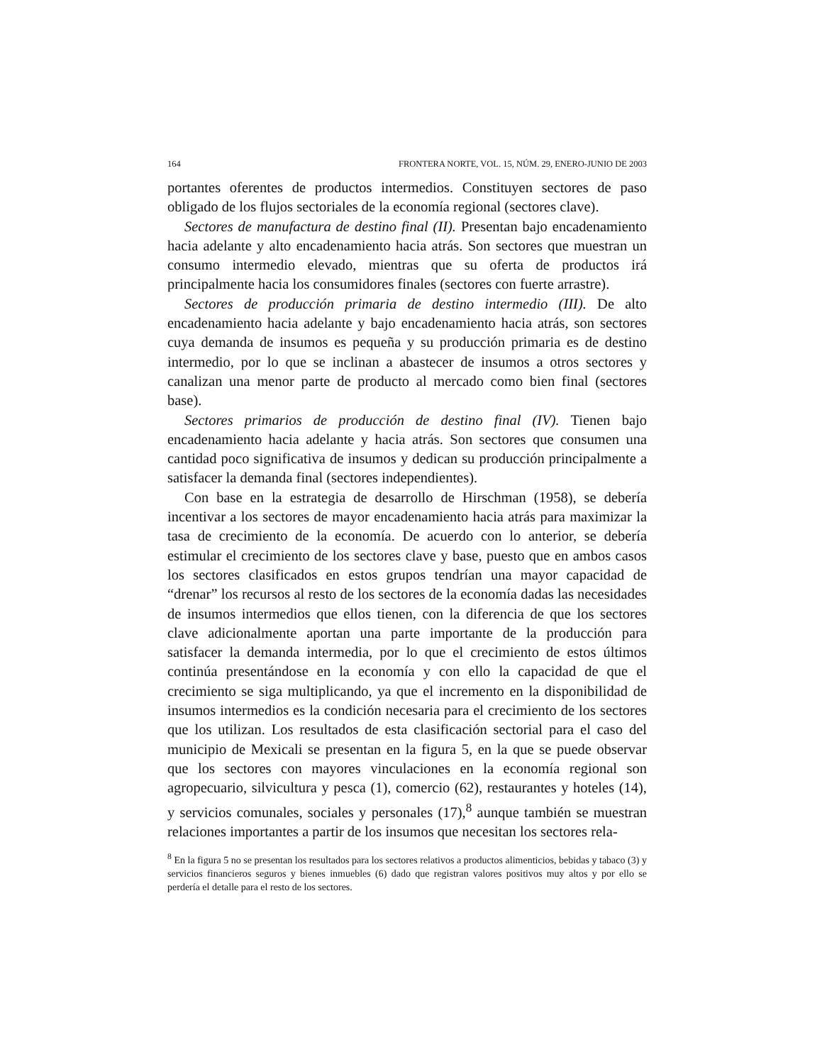164 FRONTERA NORTE, VOL. 15, NÚM. 29, ENERO-JUNIO DE 2003
portantes oferentes de productos intermedios. Constituyen sectores de paso obligado de los flujos sectoriales de la economía regional (sectores clave).
Sectores de manufactura de destino final (II). Presentan bajo encadenamiento hacia adelante y alto encadenamiento hacia atrás. Son sectores que muestran un consumo intermedio elevado, mientras que su oferta de productos irá principalmente hacia los consumidores finales (sectores con fuerte arrastre).
Sectores de producción primaria de destino intermedio (III). De alto encadenamiento hacia adelante y bajo encadenamiento hacia atrás, son sectores cuya demanda de insumos es pequeña y su producción primaria es de destino intermedio, por lo que se inclinan a abastecer de insumos a otros sectores y canalizan una menor parte de producto al mercado como bien final (sectores base).
Sectores primarios de producción de destino final (IV). Tienen bajo encadenamiento hacia adelante y hacia atrás. Son sectores que consumen una cantidad poco significativa de insumos y dedican su producción principalmente a satisfacer la demanda final (sectores independientes).
Con base en la estrategia de desarrollo de Hirschman (1958), se debería incentivar a los sectores de mayor encadenamiento hacia atrás para maximizar la tasa de crecimiento de la economía. De acuerdo con lo anterior, se debería estimular el crecimiento de los sectores clave y base, puesto que en ambos casos los sectores clasificados en estos grupos tendrían una mayor capacidad de “drenar” los recursos al resto de los sectores de la economía dadas las necesidades de insumos intermedios que ellos tienen, con la diferencia de que los sectores clave adicionalmente aportan una parte importante de la producción para satisfacer la demanda intermedia, por lo que el crecimiento de estos últimos continúa presentándose en la economía y con ello la capacidad de que el crecimiento se siga multiplicando, ya que el incremento en la disponibilidad de insumos intermedios es la condición necesaria para el crecimiento de los sectores que los utilizan. Los resultados de esta clasificación sectorial para el caso del municipio de Mexicali se presentan en la figura 5, en la que se puede observar que los sectores con mayores vinculaciones en la economía regional son agropecuario, silvicultura y pesca (1), comercio (62), restaurantes y hoteles (14), y servicios comunales, sociales y personales (17),<sup>8</sup> aunque también se muestran relaciones importantes a partir de los insumos que necesitan los sectores rela-
<sup>8</sup> En la figura 5 no se presentan los resultados para los sectores relativos a productos alimenticios, bebidas y tabaco (3) y servicios financieros seguros y bienes inmuebles (6) dado que registran valores positivos muy altos y por ello se perdería el detalle para el resto de los sectores.